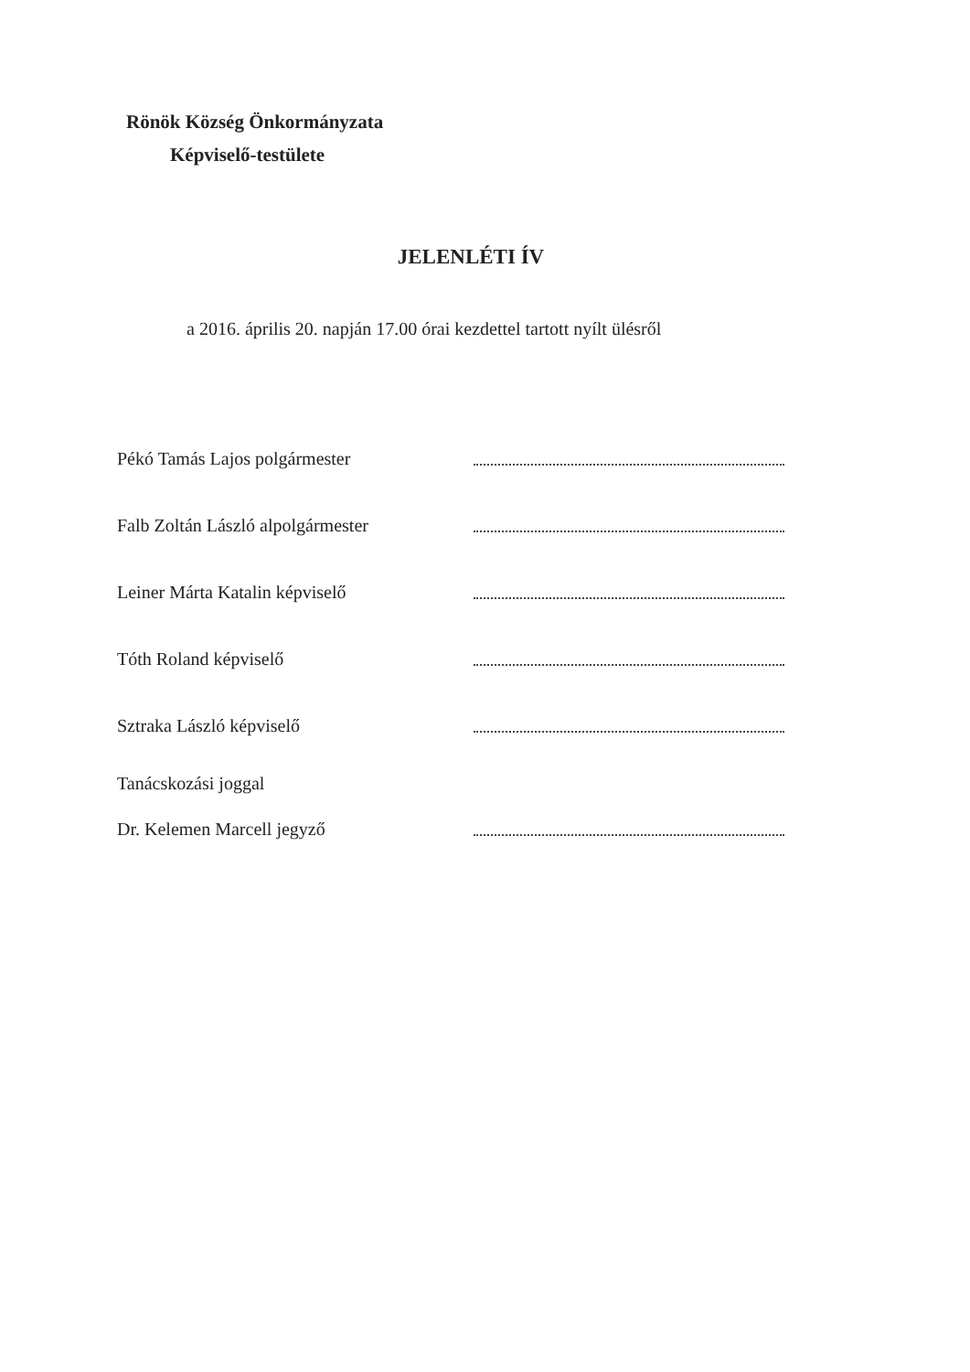Rönök Község Önkormányzata
Képviselő-testülete
JELENLÉTI ÍV
a 2016. április 20. napján 17.00 órai kezdettel tartott nyílt ülésről
Pékó Tamás Lajos polgármester
Falb Zoltán László alpolgármester
Leiner Márta Katalin képviselő
Tóth Roland képviselő
Sztraka László képviselő
Tanácskozási joggal
Dr. Kelemen Marcell jegyző